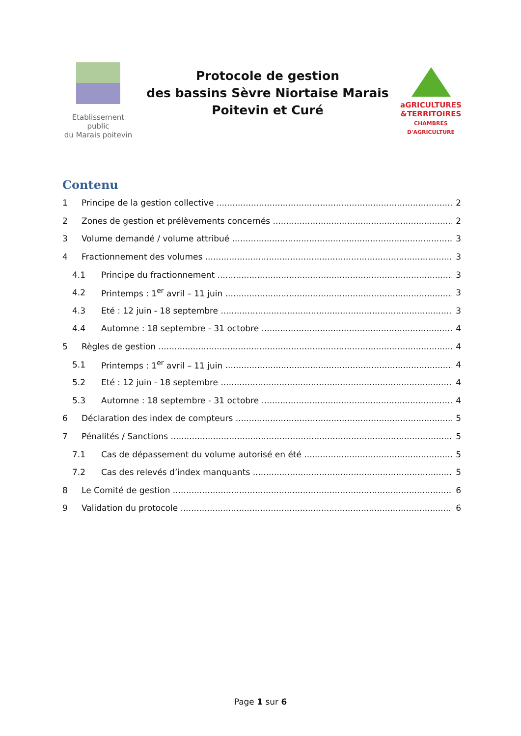Etablissement public
du Marais poitevin
Protocole de gestion
des bassins Sèvre Niortaise Marais
Poitevin et Curé
aGRICULTURES
&TERRITOIRES
CHAMBRES D'AGRICULTURE
Contenu
1 Principe de la gestion collective 2
2 Zones de gestion et prélèvements concernés 2
3 Volume demandé / volume attribué 3
4 Fractionnement des volumes 3
4.1 Principe du fractionnement 3
4.2 Printemps : 1<sup>er</sup> avril – 11 juin 3
4.3 Eté : 12 juin - 18 septembre 3
4.4 Automne : 18 septembre - 31 octobre 4
5 Règles de gestion 4
5.1 Printemps : 1<sup>er</sup> avril – 11 juin 4
5.2 Eté : 12 juin - 18 septembre 4
5.3 Automne : 18 septembre - 31 octobre 4
6 Déclaration des index de compteurs 5
7 Pénalités / Sanctions 5
7.1 Cas de dépassement du volume autorisé en été 5
7.2 Cas des relevés d’index manquants 5
8 Le Comité de gestion 6
9 Validation du protocole 6
Page 1 sur 6